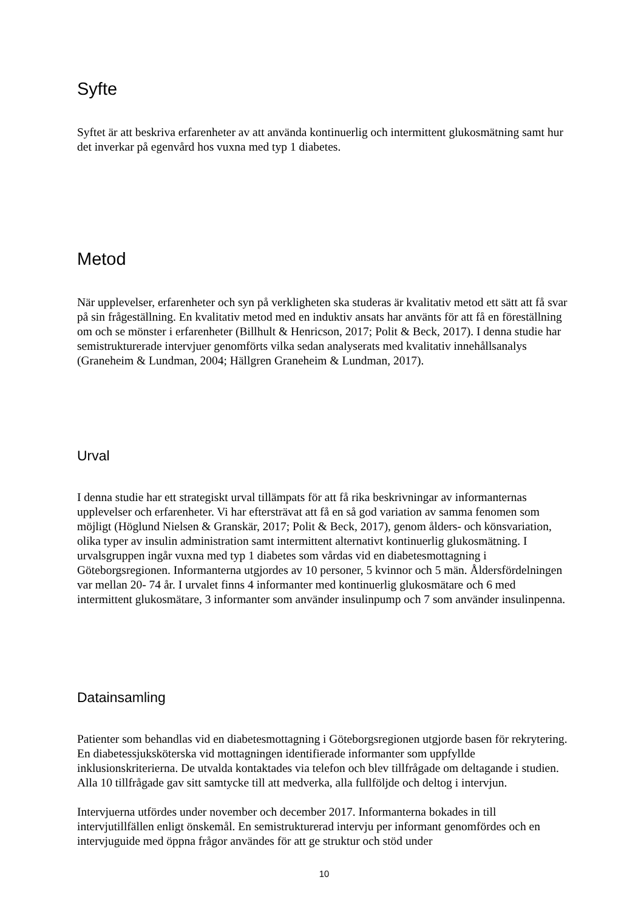Syfte
Syftet är att beskriva erfarenheter av att använda kontinuerlig och intermittent glukosmätning samt hur det inverkar på egenvård hos vuxna med typ 1 diabetes.
Metod
När upplevelser, erfarenheter och syn på verkligheten ska studeras är kvalitativ metod ett sätt att få svar på sin frågeställning. En kvalitativ metod med en induktiv ansats har använts för att få en föreställning om och se mönster i erfarenheter (Billhult & Henricson, 2017; Polit & Beck, 2017). I denna studie har semistrukturerade intervjuer genomförts vilka sedan analyserats med kvalitativ innehållsanalys (Graneheim & Lundman, 2004; Hällgren Graneheim & Lundman, 2017).
Urval
I denna studie har ett strategiskt urval tillämpats för att få rika beskrivningar av informanternas upplevelser och erfarenheter. Vi har eftersträvat att få en så god variation av samma fenomen som möjligt (Höglund Nielsen & Granskär, 2017; Polit & Beck, 2017), genom ålders- och könsvariation, olika typer av insulin administration samt intermittent alternativt kontinuerlig glukosmätning. I urvalsgruppen ingår vuxna med typ 1 diabetes som vårdas vid en diabetesmottagning i Göteborgsregionen. Informanterna utgjordes av 10 personer, 5 kvinnor och 5 män. Åldersfördelningen var mellan 20- 74 år. I urvalet finns 4 informanter med kontinuerlig glukosmätare och 6 med intermittent glukosmätare, 3 informanter som använder insulinpump och 7 som använder insulinpenna.
Datainsamling
Patienter som behandlas vid en diabetesmottagning i Göteborgsregionen utgjorde basen för rekrytering. En diabetessjuksköterska vid mottagningen identifierade informanter som uppfyllde inklusionskriterierna. De utvalda kontaktades via telefon och blev tillfrågade om deltagande i studien. Alla 10 tillfrågade gav sitt samtycke till att medverka, alla fullföljde och deltog i intervjun.
Intervjuerna utfördes under november och december 2017. Informanterna bokades in till intervjutillfällen enligt önskemål. En semistrukturerad intervju per informant genomfördes och en intervjuguide med öppna frågor användes för att ge struktur och stöd under
10